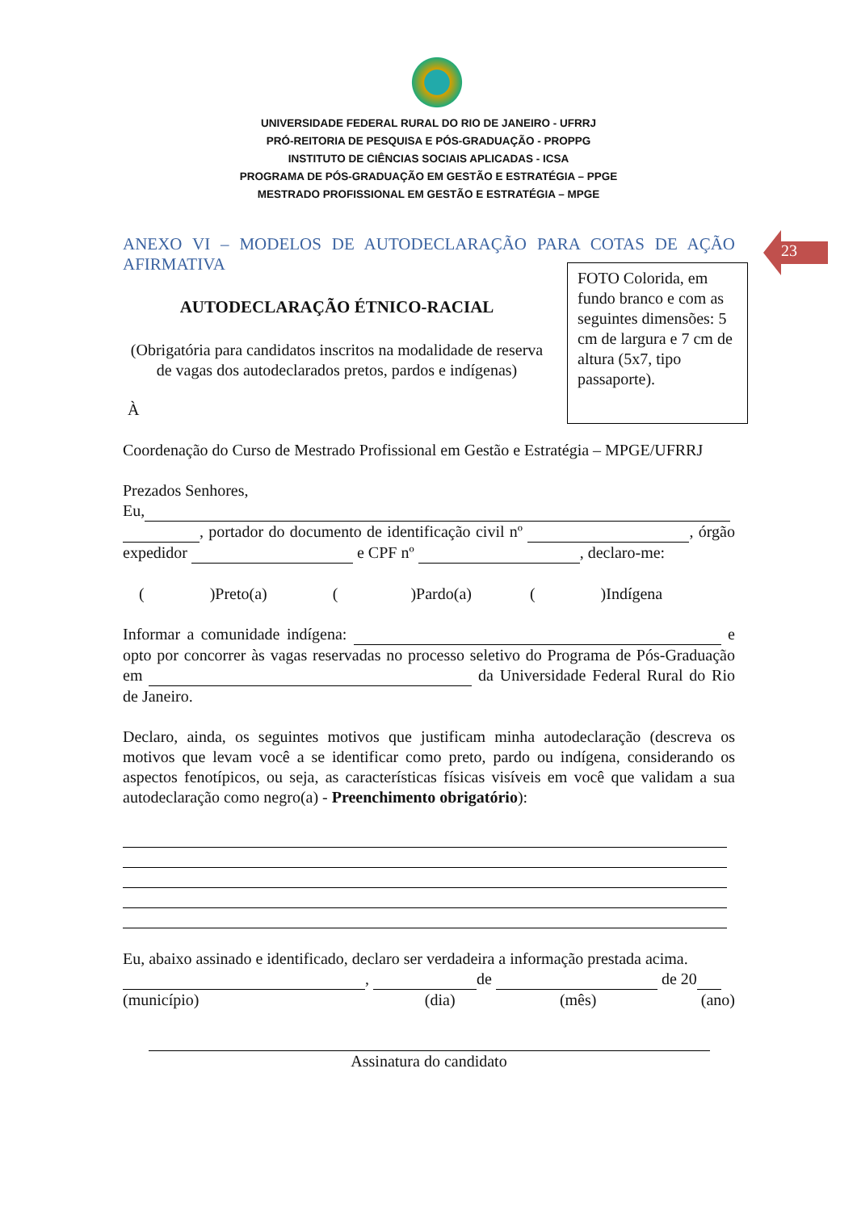UNIVERSIDADE FEDERAL RURAL DO RIO DE JANEIRO - UFRRJ
PRÓ-REITORIA DE PESQUISA E PÓS-GRADUAÇÃO - PROPPG
INSTITUTO DE CIÊNCIAS SOCIAIS APLICADAS - ICSA
PROGRAMA DE PÓS-GRADUAÇÃO EM GESTÃO E ESTRATÉGIA – PPGE
MESTRADO PROFISSIONAL EM GESTÃO E ESTRATÉGIA – MPGE
23
FOTO Colorida, em fundo branco e com as seguintes dimensões: 5 cm de largura e 7 cm de altura (5x7, tipo passaporte).
ANEXO VI – MODELOS DE AUTODECLARAÇÃO PARA COTAS DE AÇÃO
AFIRMATIVA
AUTODECLARAÇÃO ÉTNICO-RACIAL
(Obrigatória para candidatos inscritos na modalidade de reserva de vagas dos autodeclarados pretos, pardos e indígenas)
À
Coordenação do Curso de Mestrado Profissional em Gestão e Estratégia – MPGE/UFRRJ
Prezados Senhores,
Eu,
, portador do documento de identificação civil nº , órgão expedidor e CPF nº , declaro-me:
( )Preto(a) ( )Pardo(a) ( )Indígena
Informar a comunidade indígena: e opto por concorrer às vagas reservadas no processo seletivo do Programa de Pós-Graduação em da Universidade Federal Rural do Rio de Janeiro.
Declaro, ainda, os seguintes motivos que justificam minha autodeclaração (descreva os motivos que levam você a se identificar como preto, pardo ou indígena, considerando os aspectos fenotípicos, ou seja, as características físicas visíveis em você que validam a sua autodeclaração como negro(a) - Preenchimento obrigatório):
Eu, abaixo assinado e identificado, declaro ser verdadeira a informação prestada acima.
, de de 20
(município) (dia) (mês) (ano)
Assinatura do candidato